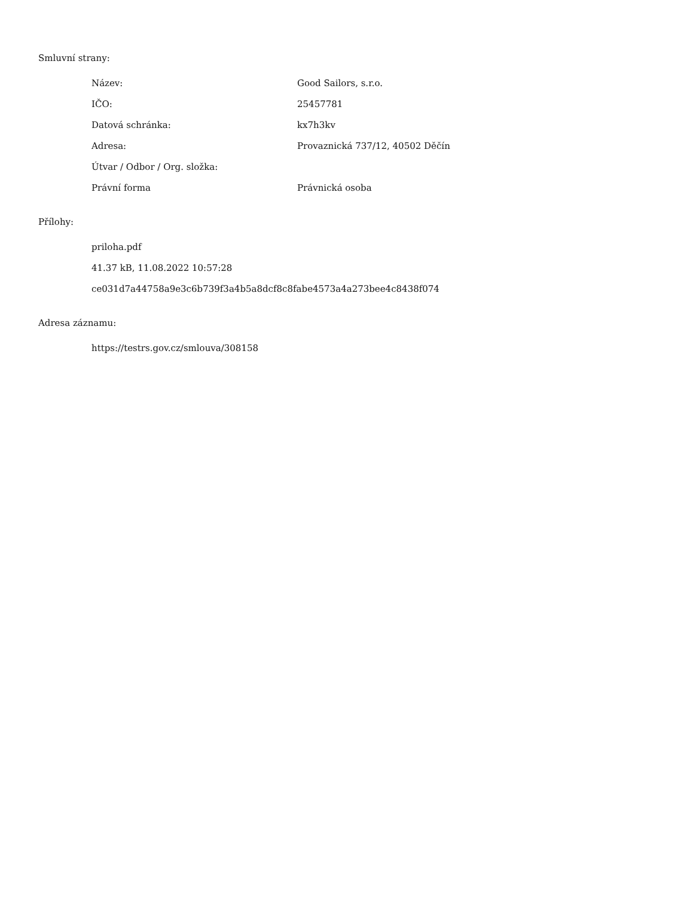Smluvní strany:
| Název: | Good Sailors, s.r.o. |
| IČO: | 25457781 |
| Datová schránka: | kx7h3kv |
| Adresa: | Provaznická 737/12, 40502 Děčín |
| Útvar / Odbor / Org. složka: | |
| Právní forma | Právnická osoba |
Přílohy:
priloha.pdf
41.37 kB, 11.08.2022 10:57:28
ce031d7a44758a9e3c6b739f3a4b5a8dcf8c8fabe4573a4a273bee4c8438f074
Adresa záznamu:
https://testrs.gov.cz/smlouva/308158